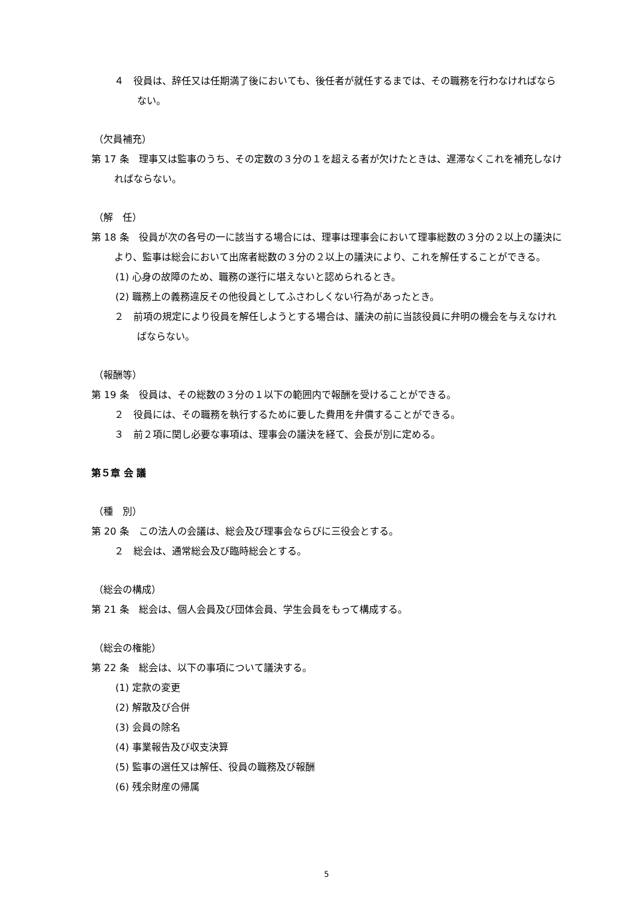４　役員は、辞任又は任期満了後においても、後任者が就任するまでは、その職務を行わなければならない。
（欠員補充）
第 17 条　理事又は監事のうち、その定数の３分の１を超える者が欠けたときは、遅滞なくこれを補充しなければならない。
（解　任）
第 18 条　役員が次の各号の一に該当する場合には、理事は理事会において理事総数の３分の２以上の議決により、監事は総会において出席者総数の３分の２以上の議決により、これを解任することができる。
(1) 心身の故障のため、職務の遂行に堪えないと認められるとき。
(2) 職務上の義務違反その他役員としてふさわしくない行為があったとき。
２　前項の規定により役員を解任しようとする場合は、議決の前に当該役員に弁明の機会を与えなければならない。
（報酬等）
第 19 条　役員は、その総数の３分の１以下の範囲内で報酬を受けることができる。
２　役員には、その職務を執行するために要した費用を弁償することができる。
３　前２項に関し必要な事項は、理事会の議決を経て、会長が別に定める。
第５章 会 議
（種　別）
第 20 条　この法人の会議は、総会及び理事会ならびに三役会とする。
２　総会は、通常総会及び臨時総会とする。
（総会の構成）
第 21 条　総会は、個人会員及び団体会員、学生会員をもって構成する。
（総会の権能）
第 22 条　総会は、以下の事項について議決する。
(1) 定款の変更
(2) 解散及び合併
(3) 会員の除名
(4) 事業報告及び収支決算
(5) 監事の選任又は解任、役員の職務及び報酬
(6) 残余財産の帰属
5